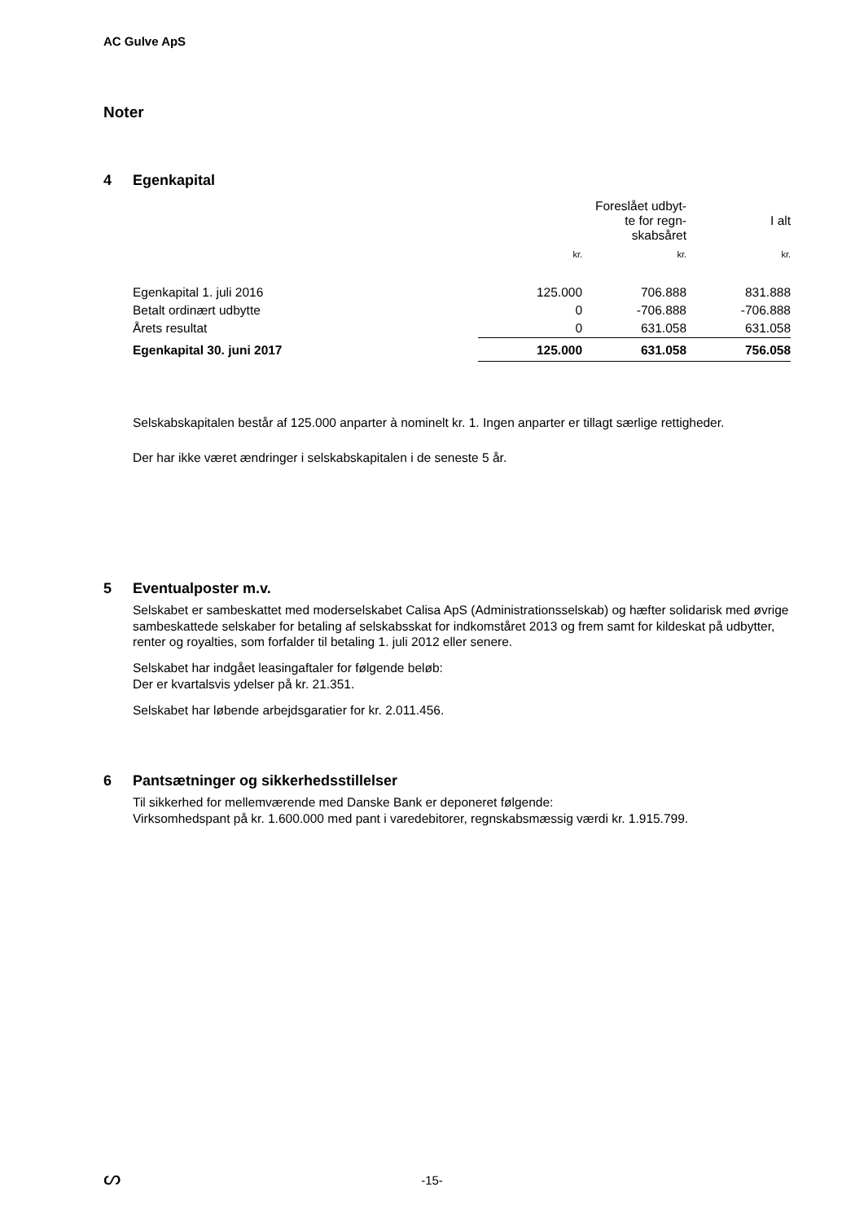AC Gulve ApS
Noter
4 Egenkapital
| | | | Foreslået udbyt- te for regn- skabsåret | | I alt |
| --- | --- | --- | --- | --- | --- |
| | kr. | | kr. | | kr. |
| Egenkapital 1. juli 2016 | 125.000 | | 706.888 | | 831.888 |
| Betalt ordinært udbytte | 0 | | -706.888 | | -706.888 |
| Årets resultat | 0 | | 631.058 | | 631.058 |
| Egenkapital 30. juni 2017 | 125.000 | | 631.058 | | 756.058 |
Selskabskapitalen består af 125.000 anparter à nominelt kr. 1. Ingen anparter er tillagt særlige rettigheder.
Der har ikke været ændringer i selskabskapitalen i de seneste 5 år.
5 Eventualposter m.v.
Selskabet er sambeskattet med moderselskabet Calisa ApS (Administrationsselskab) og hæfter solidarisk med øvrige sambeskattede selskaber for betaling af selskabsskat for indkomståret 2013 og frem samt for kildeskat på udbytter, renter og royalties, som forfalder til betaling 1. juli 2012 eller senere.
Selskabet har indgået leasingaftaler for følgende beløb:
Der er kvartalsvis ydelser på kr. 21.351.
Selskabet har løbende arbejdsgaratier for kr. 2.011.456.
6 Pantsætninger og sikkerhedsstillelser
Til sikkerhed for mellemværende med Danske Bank er deponeret følgende:
Virksomhedspant på kr. 1.600.000 med pant i varedebitorer, regnskabsmæssig værdi kr. 1.915.799.
ᔕ
-15-